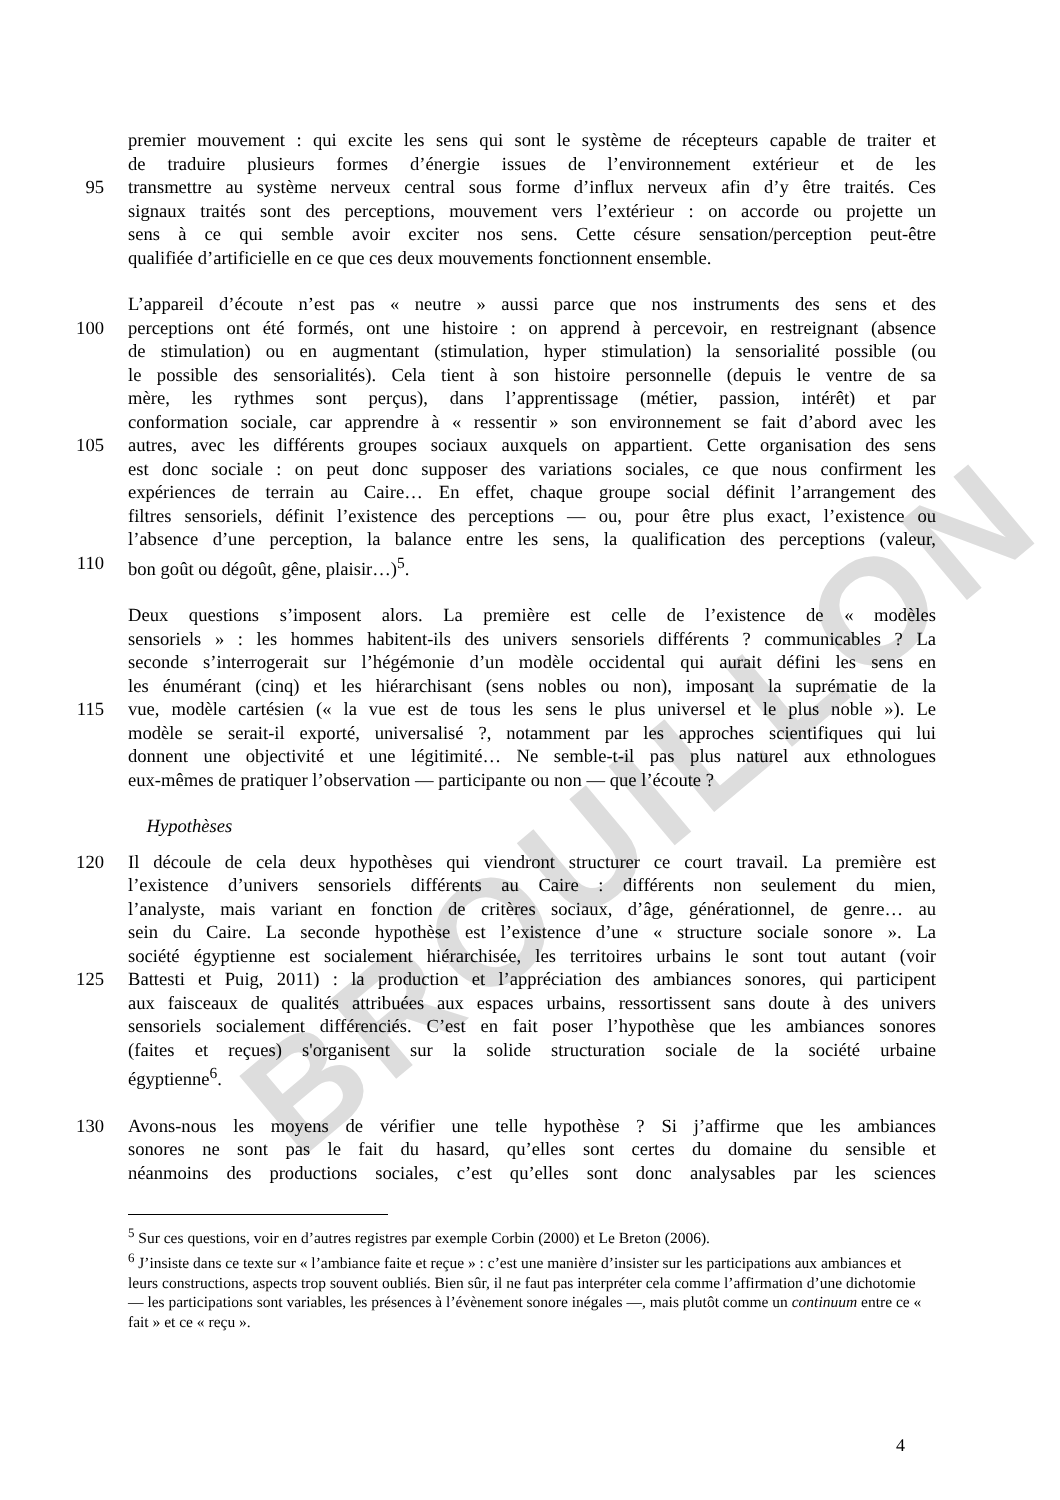BROUILLON
premier mouvement : qui excite les sens qui sont le système de récepteurs capable de traiter et
de traduire plusieurs formes d’énergie issues de l’environnement extérieur et de les
95 transmettre au système nerveux central sous forme d’influx nerveux afin d’y être traités. Ces
signaux traités sont des perceptions, mouvement vers l’extérieur : on accorde ou projette un
sens à ce qui semble avoir exciter nos sens. Cette césure sensation/perception peut-être
qualifiée d’artificielle en ce que ces deux mouvements fonctionnent ensemble.
L’appareil d’écoute n’est pas « neutre » aussi parce que nos instruments des sens et des
100 perceptions ont été formés, ont une histoire : on apprend à percevoir, en restreignant (absence
de stimulation) ou en augmentant (stimulation, hyper stimulation) la sensorialité possible (ou
le possible des sensorialités). Cela tient à son histoire personnelle (depuis le ventre de sa
mère, les rythmes sont perçus), dans l’apprentissage (métier, passion, intérêt) et par
conformation sociale, car apprendre à « ressentir » son environnement se fait d’abord avec les
105 autres, avec les différents groupes sociaux auxquels on appartient. Cette organisation des sens
est donc sociale : on peut donc supposer des variations sociales, ce que nous confirment les
expériences de terrain au Caire… En effet, chaque groupe social définit l’arrangement des
filtres sensoriels, définit l’existence des perceptions — ou, pour être plus exact, l’existence ou
l’absence d’une perception, la balance entre les sens, la qualification des perceptions (valeur,
110 bon goût ou dégoût, gêne, plaisir…)<sup>5</sup>.
Deux questions s’imposent alors. La première est celle de l’existence de « modèles
sensoriels » : les hommes habitent-ils des univers sensoriels différents ? communicables ? La
seconde s’interrogerait sur l’hégémonie d’un modèle occidental qui aurait défini les sens en
les énumérant (cinq) et les hiérarchisant (sens nobles ou non), imposant la suprématie de la
115 vue, modèle cartésien (« la vue est de tous les sens le plus universel et le plus noble »). Le
modèle se serait-il exporté, universalisé ?, notamment par les approches scientifiques qui lui
donnent une objectivité et une légitimité… Ne semble-t-il pas plus naturel aux ethnologues
eux-mêmes de pratiquer l’observation — participante ou non — que l’écoute ?
Hypothèses
120 Il découle de cela deux hypothèses qui viendront structurer ce court travail. La première est
l’existence d’univers sensoriels différents au Caire : différents non seulement du mien,
l’analyste, mais variant en fonction de critères sociaux, d’âge, générationnel, de genre… au
sein du Caire. La seconde hypothèse est l’existence d’une « structure sociale sonore ». La
société égyptienne est socialement hiérarchisée, les territoires urbains le sont tout autant (voir
125 Battesti et Puig, 2011) : la production et l’appréciation des ambiances sonores, qui participent
aux faisceaux de qualités attribuées aux espaces urbains, ressortissent sans doute à des univers
sensoriels socialement différenciés. C’est en fait poser l’hypothèse que les ambiances sonores
(faites et reçues) s'organisent sur la solide structuration sociale de la société urbaine
égyptienne<sup>6</sup>.
130 Avons-nous les moyens de vérifier une telle hypothèse ? Si j’affirme que les ambiances
sonores ne sont pas le fait du hasard, qu’elles sont certes du domaine du sensible et
néanmoins des productions sociales, c’est qu’elles sont donc analysables par les sciences
<sup>5</sup> Sur ces questions, voir en d’autres registres par exemple Corbin (2000) et Le Breton (2006).
<sup>6</sup> J’insiste dans ce texte sur « l’ambiance faite et reçue » : c’est une manière d’insister sur les participations aux ambiances et leurs constructions, aspects trop souvent oubliés. Bien sûr, il ne faut pas interpréter cela comme l’affirmation d’une dichotomie — les participations sont variables, les présences à l’évènement sonore inégales —, mais plutôt comme un continuum entre ce « fait » et ce « reçu ».
4